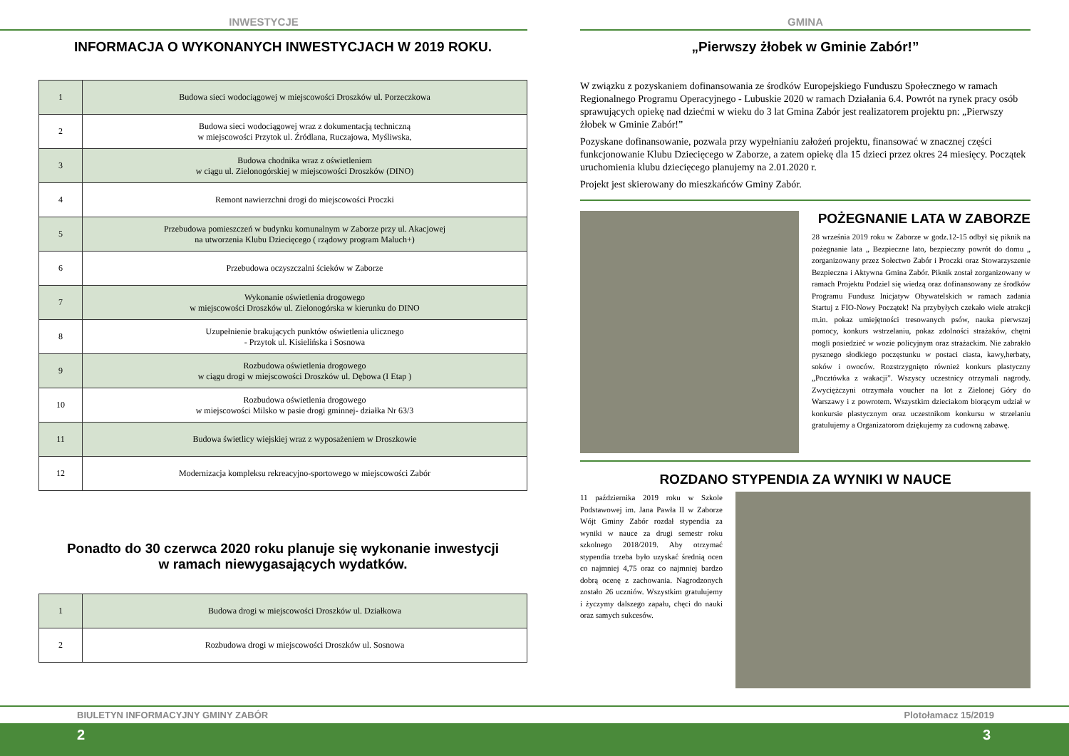INWESTYCJE
INFORMACJA O WYKONANYCH INWESTYCJACH W 2019 ROKU.
| 1 | Budowa sieci wodociągowej w miejscowości Droszków ul. Porzeczkowa |
| 2 | Budowa sieci wodociągowej wraz z dokumentacją techniczną w miejscowości Przytok ul. Źródlana, Ruczajowa, Myśliwska, |
| 3 | Budowa chodnika wraz z oświetleniem w ciągu ul. Zielonogórskiej w miejscowości Droszków (DINO) |
| 4 | Remont nawierzchni drogi do miejscowości Proczki |
| 5 | Przebudowa pomieszczeń w budynku komunalnym w Zaborze przy ul. Akacjowej na utworzenia Klubu Dziecięcego ( rządowy program Maluch+) |
| 6 | Przebudowa oczyszczalni ścieków w Zaborze |
| 7 | Wykonanie oświetlenia drogowego w miejscowości Droszków ul. Zielonogórska w kierunku do DINO |
| 8 | Uzupełnienie brakujących punktów oświetlenia ulicznego - Przytok ul. Kisielińska i Sosnowa |
| 9 | Rozbudowa oświetlenia drogowego w ciągu drogi w miejscowości Droszków ul. Dębowa (I Etap ) |
| 10 | Rozbudowa oświetlenia drogowego w miejscowości Milsko w pasie drogi gminnej- działka Nr 63/3 |
| 11 | Budowa świetlicy wiejskiej wraz z wyposażeniem w Droszkowie |
| 12 | Modernizacja kompleksu rekreacyjno-sportowego w miejscowości Zabór |
Ponadto do 30 czerwca 2020 roku planuje się wykonanie inwestycji
w ramach niewygasających wydatków.
| 1 | Budowa drogi w miejscowości Droszków ul. Działkowa |
| 2 | Rozbudowa drogi w miejscowości Droszków ul. Sosnowa |
GMINA
„Pierwszy żłobek w Gminie Zabór!”
W związku z pozyskaniem dofinansowania ze środków Europejskiego Funduszu Społecznego w ramach Regionalnego Programu Operacyjnego - Lubuskie 2020 w ramach Działania 6.4. Powrót na rynek pracy osób sprawujących opiekę nad dziećmi w wieku do 3 lat Gmina Zabór jest realizatorem projektu pn: „Pierwszy żłobek w Gminie Zabór!”
Pozyskane dofinansowanie, pozwala przy wypełnianiu założeń projektu, finansować w znacznej części funkcjonowanie Klubu Dziecięcego w Zaborze, a zatem opiekę dla 15 dzieci przez okres 24 miesięcy. Początek uruchomienia klubu dziecięcego planujemy na 2.01.2020 r.
Projekt jest skierowany do mieszkańców Gminy Zabór.
POŻEGNANIE LATA W ZABORZE
28 września 2019 roku w Zaborze w godz.12-15 odbył się piknik na pożegnanie lata „ Bezpieczne lato, bezpieczny powrót do domu „ zorganizowany przez Sołectwo Zabór i Proczki oraz Stowarzyszenie Bezpieczna i Aktywna Gmina Zabór. Piknik został zorganizowany w ramach Projektu Podziel się wiedzą oraz dofinansowany ze środków Programu Fundusz Inicjatyw Obywatelskich w ramach zadania Startuj z FIO-Nowy Początek! Na przybyłych czekało wiele atrakcji m.in. pokaz umiejętności tresowanych psów, nauka pierwszej pomocy, konkurs wstrzelaniu, pokaz zdolności strażaków, chętni mogli posiedzieć w wozie policyjnym oraz strażackim. Nie zabrakło pysznego słodkiego poczęstunku w postaci ciasta, kawy,herbaty, soków i owoców. Rozstrzygnięto również konkurs plastyczny „Pocztówka z wakacji”. Wszyscy uczestnicy otrzymali nagrody. Zwyciężczyni otrzymała voucher na lot z Zielonej Góry do Warszawy i z powrotem. Wszystkim dzieciakom biorącym udział w konkursie plastycznym oraz uczestnikom konkursu w strzelaniu gratulujemy a Organizatorom dziękujemy za cudowną zabawę.
ROZDANO STYPENDIA ZA WYNIKI W NAUCE
11 października 2019 roku w Szkole Podstawowej im. Jana Pawła II w Zaborze Wójt Gminy Zabór rozdał stypendia za wyniki w nauce za drugi semestr roku szkolnego 2018/2019. Aby otrzymać stypendia trzeba było uzyskać średnią ocen co najmniej 4,75 oraz co najmniej bardzo dobrą ocenę z zachowania. Nagrodzonych zostało 26 uczniów. Wszystkim gratulujemy i życzymy dalszego zapału, chęci do nauki oraz samych sukcesów.
BIULETYN INFORMACYJNY GMINY ZABÓR
Plotołamacz 15/2019
2 3